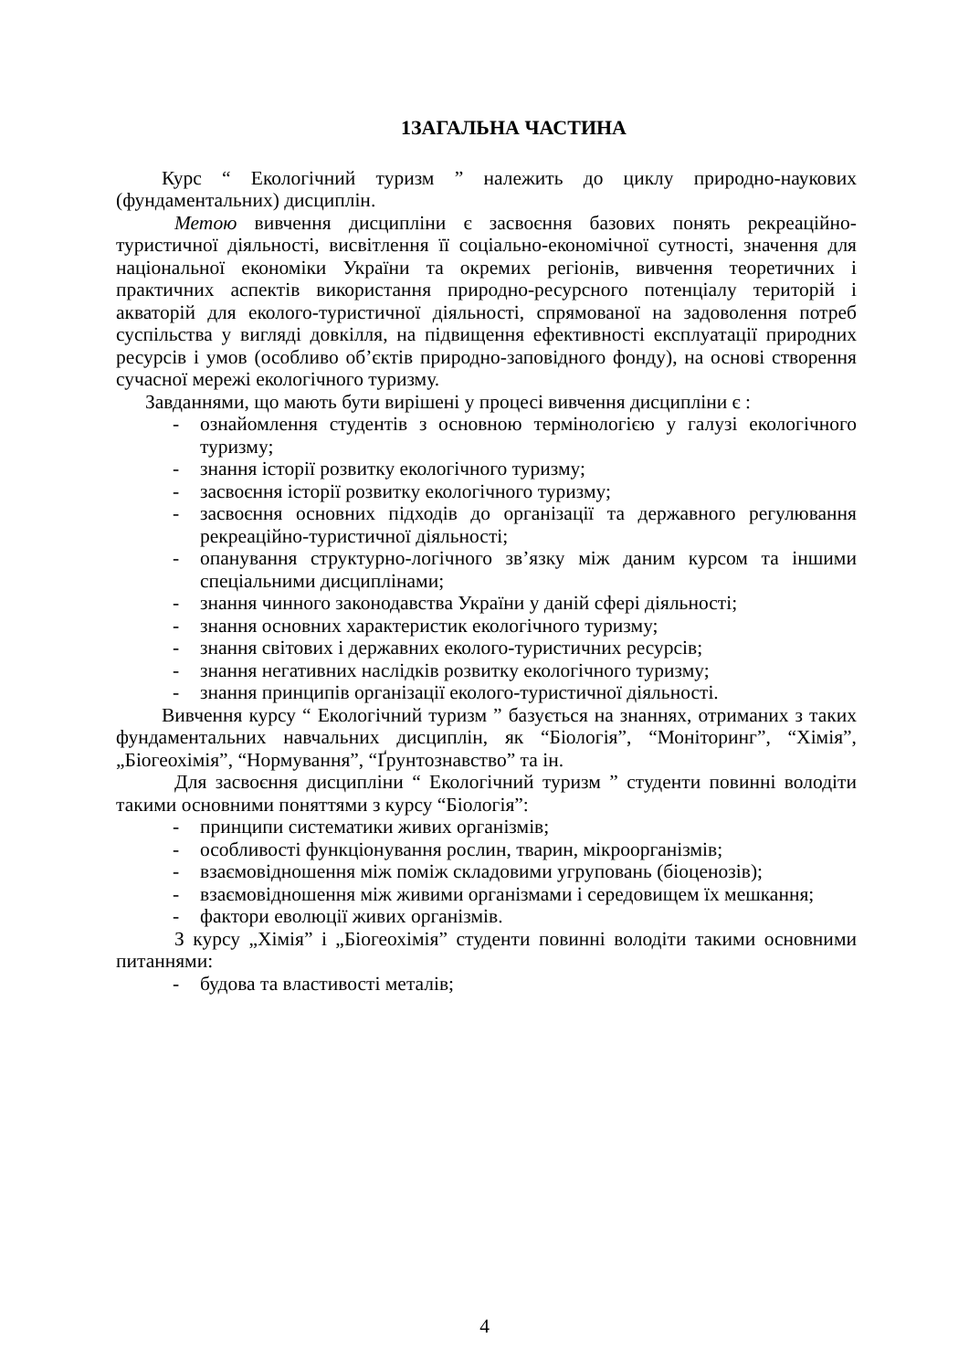1ЗАГАЛЬНА ЧАСТИНА
Курс “ Екологічний туризм ” належить до циклу природно-наукових (фундаментальних) дисциплін.
Метою вивчення дисципліни є засвоєння базових понять рекреаційно-туристичної діяльності, висвітлення її соціально-економічної сутності, значення для національної економіки України та окремих регіонів, вивчення теоретичних і практичних аспектів використання природно-ресурсного потенціалу територій і акваторій для еколого-туристичної діяльності, спрямованої на задоволення потреб суспільства у вигляді довкілля, на підвищення ефективності експлуатації природних ресурсів і умов (особливо об’єктів природно-заповідного фонду), на основі створення сучасної мережі екологічного туризму.
Завданнями, що мають бути вирішені у процесі вивчення дисципліни є :
- ознайомлення студентів з основною термінологією у галузі екологічного туризму;
- знання історії розвитку екологічного туризму;
- засвоєння історії розвитку екологічного туризму;
- засвоєння основних підходів до організації та державного регулювання рекреаційно-туристичної діяльності;
- опанування структурно-логічного зв’язку між даним курсом та іншими спеціальними дисциплінами;
- знання чинного законодавства України у даній сфері діяльності;
- знання основних характеристик екологічного туризму;
- знання світових і державних еколого-туристичних ресурсів;
- знання негативних наслідків розвитку екологічного туризму;
- знання принципів організації еколого-туристичної діяльності.
Вивчення курсу “ Екологічний туризм ” базується на знаннях, отриманих з таких фундаментальних навчальних дисциплін, як “Біологія”, “Моніторинг”, “Хімія”, „Біогеохімія”, “Нормування”, “Ґрунтознавство” та ін.
Для засвоєння дисципліни “ Екологічний туризм ” студенти повинні володіти такими основними поняттями з курсу “Біологія”:
- принципи систематики живих організмів;
- особливості функціонування рослин, тварин, мікроорганізмів;
- взаємовідношення між поміж складовими угруповань (біоценозів);
- взаємовідношення між живими організмами і середовищем їх мешкання;
- фактори еволюції живих організмів.
З курсу „Хімія” і „Біогеохімія” студенти повинні володіти такими основними питаннями:
- будова та властивості металів;
4